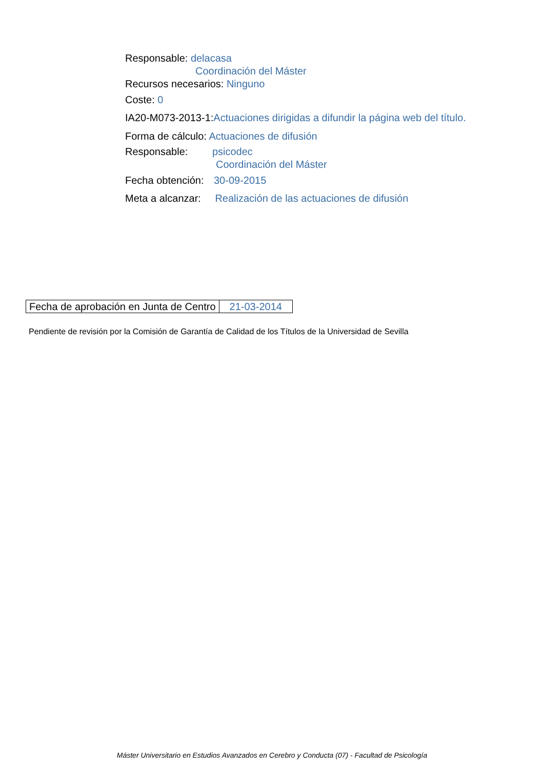Responsable: delacasa
Coordinación del Máster
Recursos necesarios: Ninguno
Coste: 0
IA20-M073-2013-1:Actuaciones dirigidas a difundir la página web del título.
Forma de cálculo: Actuaciones de difusión
Responsable: psicodec
Coordinación del Máster
Fecha obtención: 30-09-2015
Meta a alcanzar: Realización de las actuaciones de difusión
| Fecha de aprobación en Junta de Centro | 21-03-2014 |
Pendiente de revisión por la Comisión de Garantía de Calidad de los Títulos de la Universidad de Sevilla
Máster Universitario en Estudios Avanzados en Cerebro y Conducta (07) - Facultad de Psicología